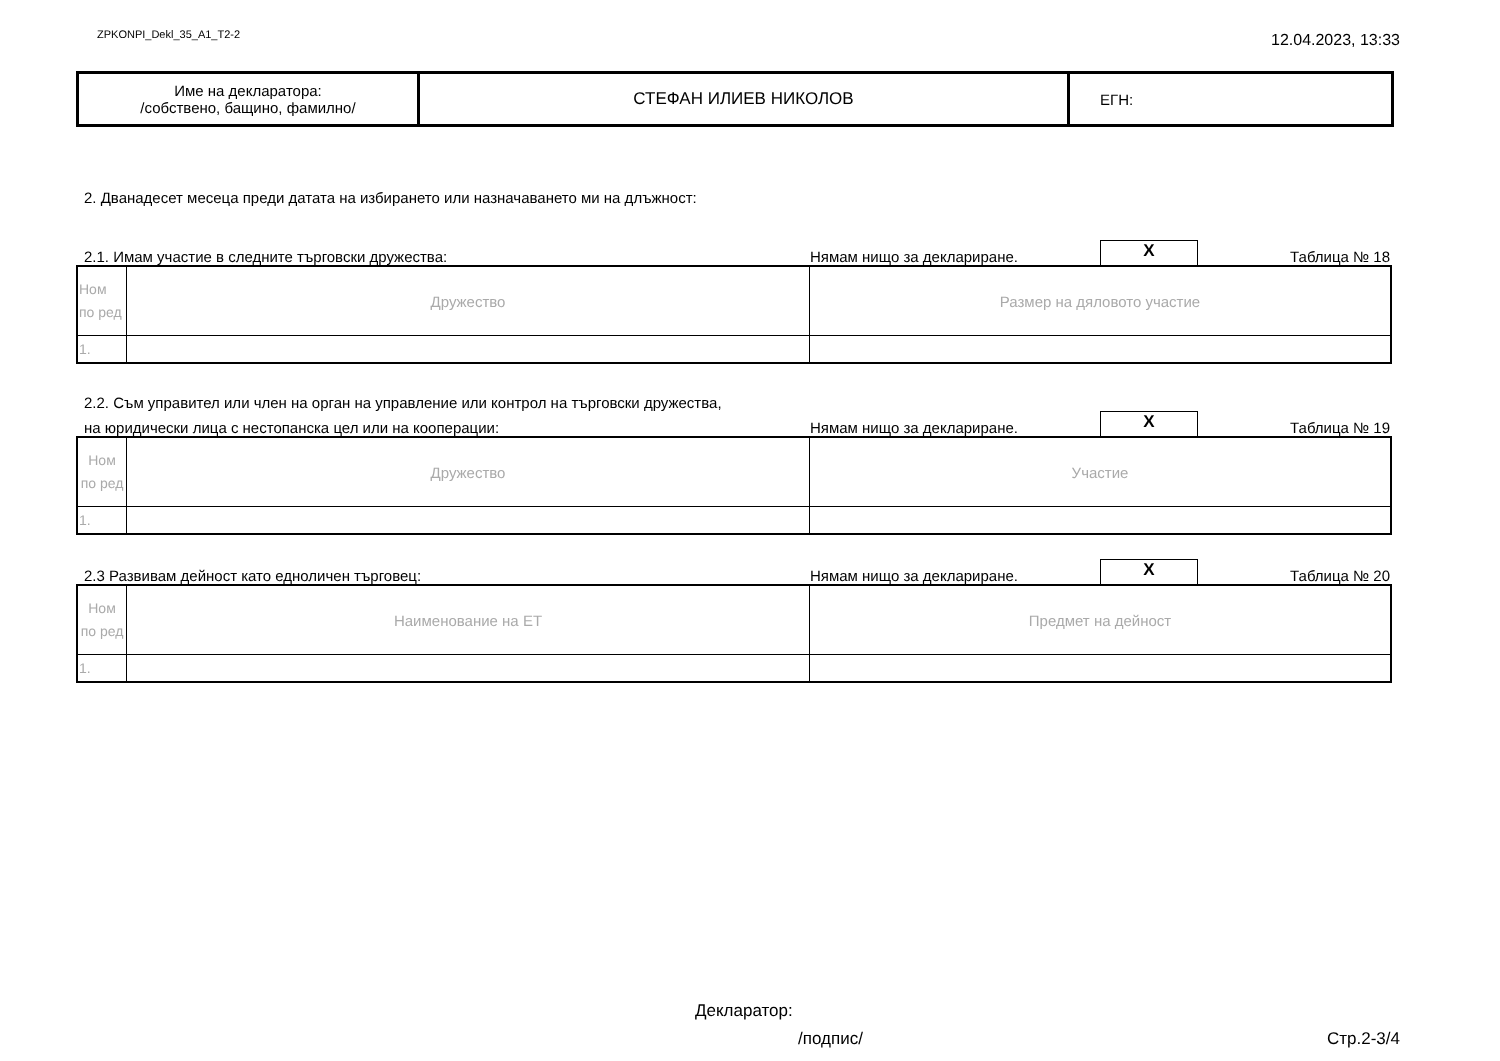ZPKONPI_Dekl_35_A1_T2-2 12.04.2023, 13:33
| Име на декларатора: /собствено, бащино, фамилно/ | СТЕФАН ИЛИЕВ НИКОЛОВ | ЕГН: |
2. Дванадесет месеца преди датата на избирането или назначаването ми на длъжност:
2.1. Имам участие в следните търговски дружества: Нямам нищо за деклариране. X Таблица № 18
| Ном по ред | Дружество | Размер на дяловото участие |
| 1. | | |
2.2. Съм управител или член на орган на управление или контрол на търговски дружества,
на юридически лица с нестопанска цел или на кооперации: Нямам нищо за деклариране. X Таблица № 19
| Ном по ред | Дружество | Участие |
| 1. | | |
2.3 Развивам дейност като едноличен търговец: Нямам нищо за деклариране. X Таблица № 20
| Ном по ред | Наименование на ЕТ | Предмет на дейност |
| 1. | | |
Декларатор:
/подпис/ Стр.2-3/4